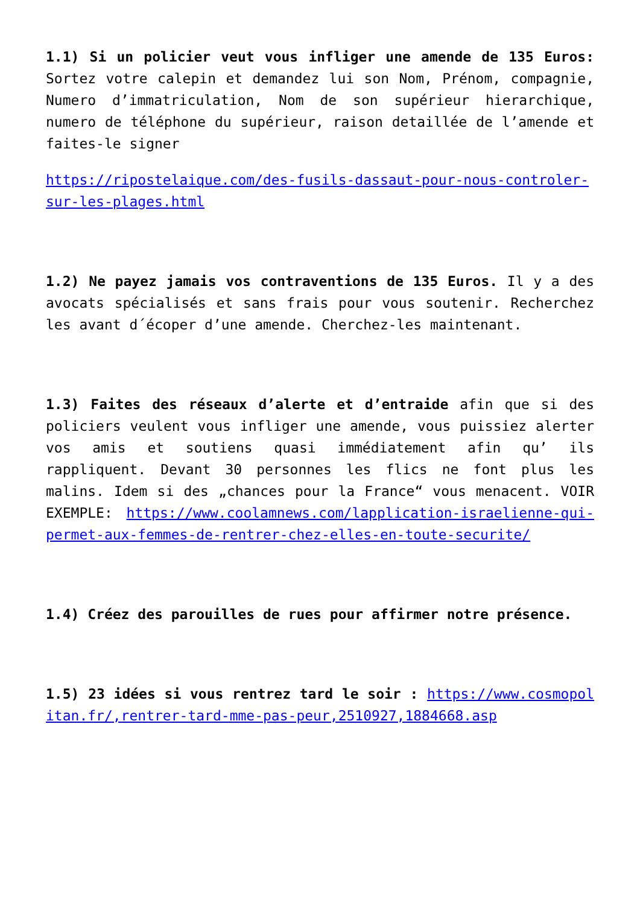1.1) Si un policier veut vous infliger une amende de 135 Euros: Sortez votre calepin et demandez lui son Nom, Prénom, compagnie, Numero d’immatriculation, Nom de son supérieur hierarchique, numero de téléphone du supérieur, raison detaillée de l’amende et faites-le signer
https://ripostelaique.com/des-fusils-dassaut-pour-nous-controler-sur-les-plages.html
1.2) Ne payez jamais vos contraventions de 135 Euros. Il y a des avocats spécialisés et sans frais pour vous soutenir. Recherchez les avant d´écoper d’une amende. Cherchez-les maintenant.
1.3) Faites des réseaux d’alerte et d’entraide afin que si des policiers veulent vous infliger une amende, vous puissiez alerter vos amis et soutiens quasi immédiatement afin qu’ ils rappliquent. Devant 30 personnes les flics ne font plus les malins. Idem si des „chances pour la France“ vous menacent. VOIR EXEMPLE: https://www.coolamnews.com/lapplication-israelienne-qui-permet-aux-femmes-de-rentrer-chez-elles-en-toute-securite/
1.4) Créez des parouilles de rues pour affirmer notre présence.
1.5) 23 idées si vous rentrez tard le soir : https://www.cosmopolitan.fr/,rentrer-tard-mme-pas-peur,2510927,1884668.asp